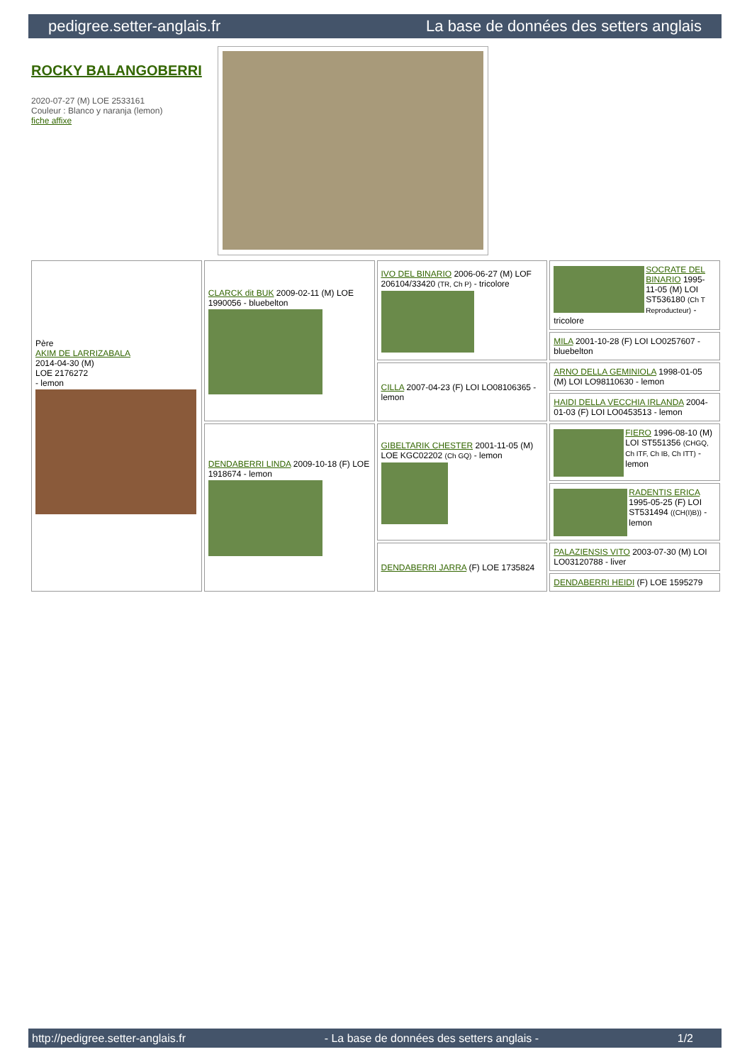pedigree.setter-anglais.fr La base de données des setters anglais
ROCKY BALANGOBERRI
2020-07-27 (M) LOE 2533161
Couleur : Blanco y naranja (lemon)
fiche affixe
| Père AKIM DE LARRIZABALA 2014-04-30 (M) LOE 2176272 - lemon | CLARCK dit BUK 2009-02-11 (M) LOE 1990056 - bluebelton | IVO DEL BINARIO 2006-06-27 (M) LOF 206104/33420 (TR, Ch P) - tricolore | SOCRATE DEL BINARIO 1995-11-05 (M) LOI ST536180 (Ch T Reproducteur) - tricolore |
| | | | MILA 2001-10-28 (F) LOI LO0257607 - bluebelton |
| | | CILLA 2007-04-23 (F) LOI LO08106365 - lemon | ARNO DELLA GEMINIOLA 1998-01-05 (M) LOI LO98110630 - lemon |
| | | | HAIDI DELLA VECCHIA IRLANDA 2004-01-03 (F) LOI LO0453513 - lemon |
| | DENDABERRI LINDA 2009-10-18 (F) LOE 1918674 - lemon | GIBELTARIK CHESTER 2001-11-05 (M) LOE KGC02202 (Ch GQ) - lemon | FIERO 1996-08-10 (M) LOI ST551356 (CHGQ, Ch ITF, Ch IB, Ch ITT) - lemon |
| | | | RADENTIS ERICA 1995-05-25 (F) LOI ST531494 ((CH(I)B)) - lemon |
| | | DENDABERRI JARRA (F) LOE 1735824 | PALAZIENSIS VITO 2003-07-30 (M) LOI LO03120788 - liver |
| | | | DENDABERRI HEIDI (F) LOE 1595279 |
http://pedigree.setter-anglais.fr - La base de données des setters anglais - 1/2